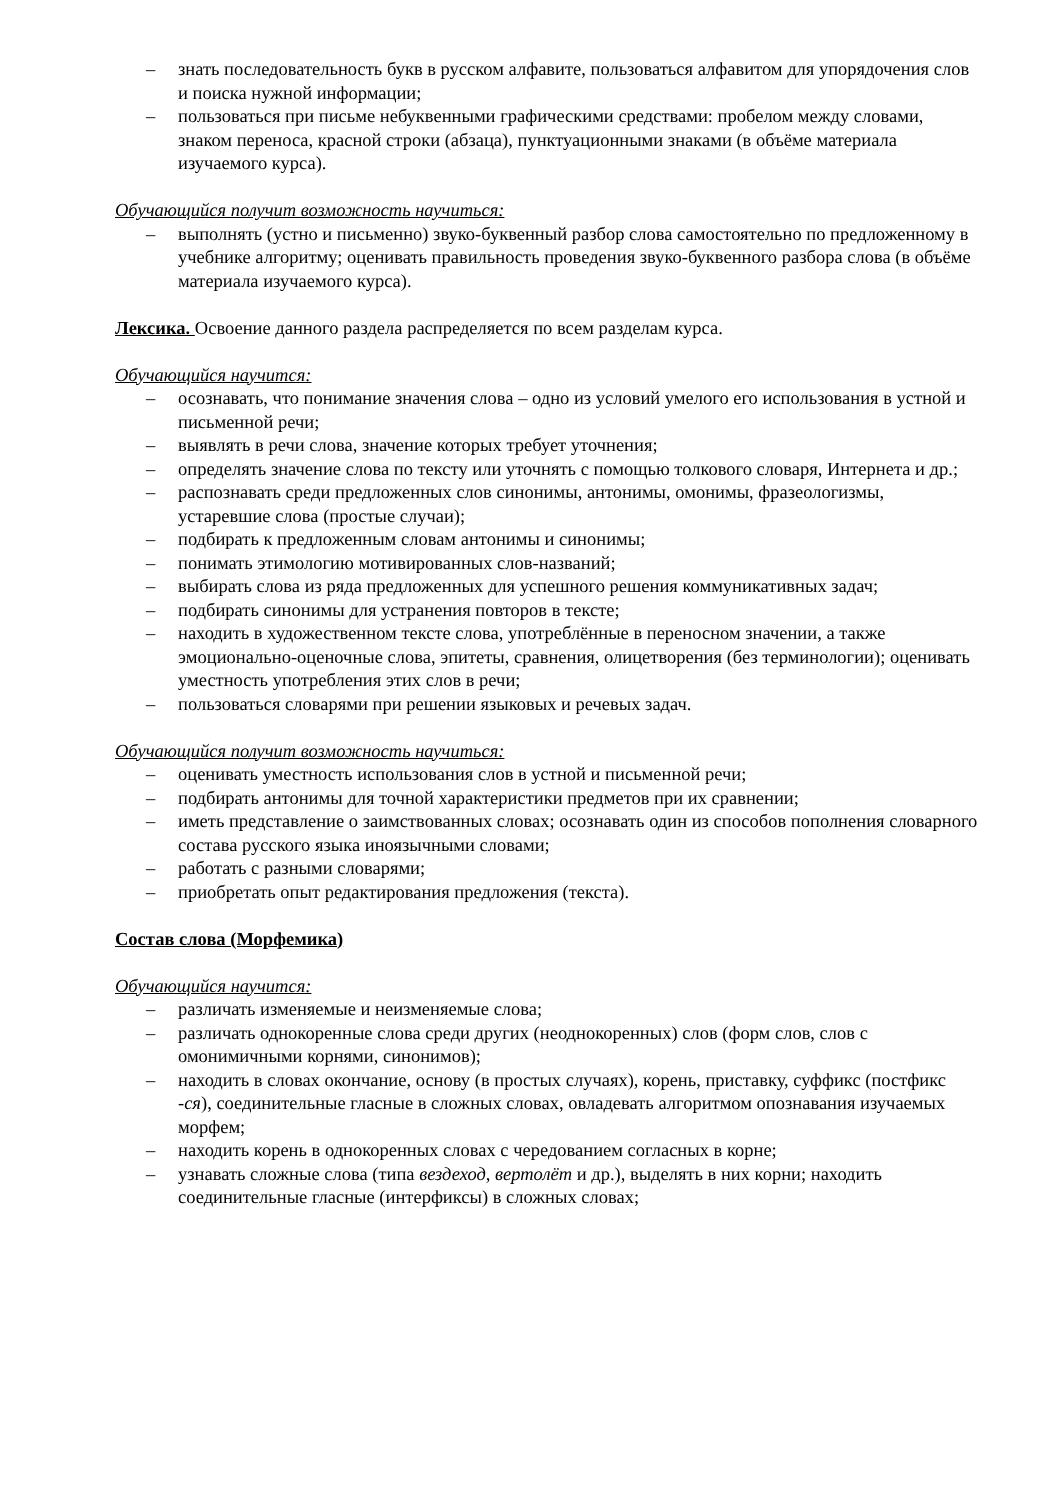– знать последовательность букв в русском алфавите, пользоваться алфавитом для упорядочения слов и поиска нужной информации;
– пользоваться при письме небуквенными графическими средствами: пробелом между словами, знаком переноса, красной строки (абзаца), пунктуационными знаками (в объёме материала изучаемого курса).
Обучающийся получит возможность научиться:
– выполнять (устно и письменно) звуко-буквенный разбор слова самостоятельно по предложенному в учебнике алгоритму; оценивать правильность проведения звуко-буквенного разбора слова (в объёме материала изучаемого курса).
Лексика. Освоение данного раздела распределяется по всем разделам курса.
Обучающийся научится:
– осознавать, что понимание значения слова – одно из условий умелого его использования в устной и письменной речи;
– выявлять в речи слова, значение которых требует уточнения;
– определять значение слова по тексту или уточнять с помощью толкового словаря, Интернета и др.;
– распознавать среди предложенных слов синонимы, антонимы, омонимы, фразеологизмы, устаревшие слова (простые случаи);
– подбирать к предложенным словам антонимы и синонимы;
– понимать этимологию мотивированных слов-названий;
– выбирать слова из ряда предложенных для успешного решения коммуникативных задач;
– подбирать синонимы для устранения повторов в тексте;
– находить в художественном тексте слова, употреблённые в переносном значении, а также эмоционально-оценочные слова, эпитеты, сравнения, олицетворения (без терминологии); оценивать уместность употребления этих слов в речи;
– пользоваться словарями при решении языковых и речевых задач.
Обучающийся получит возможность научиться:
– оценивать уместность использования слов в устной и письменной речи;
– подбирать антонимы для точной характеристики предметов при их сравнении;
– иметь представление о заимствованных словах; осознавать один из способов пополнения словарного состава русского языка иноязычными словами;
– работать с разными словарями;
– приобретать опыт редактирования предложения (текста).
Состав слова (Морфемика)
Обучающийся научится:
– различать изменяемые и неизменяемые слова;
– различать однокоренные слова среди других (неоднокоренных) слов (форм слов, слов с омонимичными корнями, синонимов);
– находить в словах окончание, основу (в простых случаях), корень, приставку, суффикс (постфикс -ся), соединительные гласные в сложных словах, овладевать алгоритмом опознавания изучаемых морфем;
– находить корень в однокоренных словах с чередованием согласных в корне;
– узнавать сложные слова (типа вездеход, вертолёт и др.), выделять в них корни; находить соединительные гласные (интерфиксы) в сложных словах;